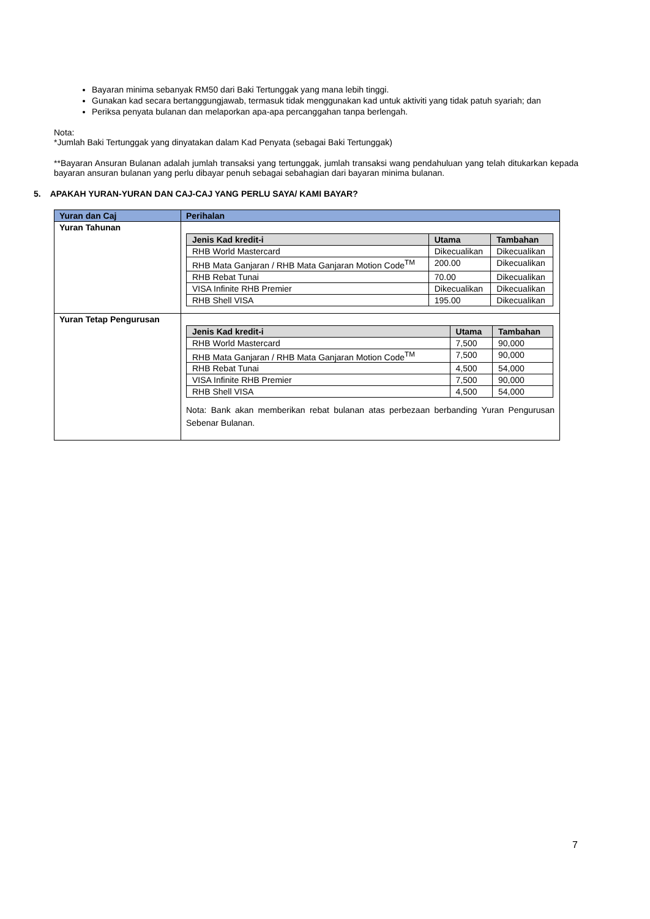Bayaran minima sebanyak RM50 dari Baki Tertunggak yang mana lebih tinggi.
Gunakan kad secara bertanggungjawab, termasuk tidak menggunakan kad untuk aktiviti yang tidak patuh syariah; dan
Periksa penyata bulanan dan melaporkan apa-apa percanggahan tanpa berlengah.
Nota:
*Jumlah Baki Tertunggak yang dinyatakan dalam Kad Penyata (sebagai Baki Tertunggak)
**Bayaran Ansuran Bulanan adalah jumlah transaksi yang tertunggak, jumlah transaksi wang pendahuluan yang telah ditukarkan kepada bayaran ansuran bulanan yang perlu dibayar penuh sebagai sebahagian dari bayaran minima bulanan.
5. APAKAH YURAN-YURAN DAN CAJ-CAJ YANG PERLU SAYA/ KAMI BAYAR?
| Yuran dan Caj | Perihalan |
| --- | --- |
| Yuran Tahunan | / Jenis Kad kredit-i / Utama / Tambahan / / --- / --- / --- / / RHB World Mastercard / Dikecualikan / Dikecualikan / / RHB Mata Ganjaran / RHB Mata Ganjaran Motion Code<sup>TM</sup> / 200.00 / Dikecualikan / / RHB Rebat Tunai / 70.00 / Dikecualikan / / VISA Infinite RHB Premier / Dikecualikan / Dikecualikan / / RHB Shell VISA / 195.00 / Dikecualikan / |
| Yuran Tetap Pengurusan | / Jenis Kad kredit-i / Utama / Tambahan / / --- / --- / --- / / RHB World Mastercard / 7,500 / 90,000 / / RHB Mata Ganjaran / RHB Mata Ganjaran Motion Code<sup>TM</sup> / 7,500 / 90,000 / / RHB Rebat Tunai / 4,500 / 54,000 / / VISA Infinite RHB Premier / 7,500 / 90,000 / / RHB Shell VISA / 4,500 / 54,000 / Nota: Bank akan memberikan rebat bulanan atas perbezaan berbanding Yuran Pengurusan Sebenar Bulanan. |
7